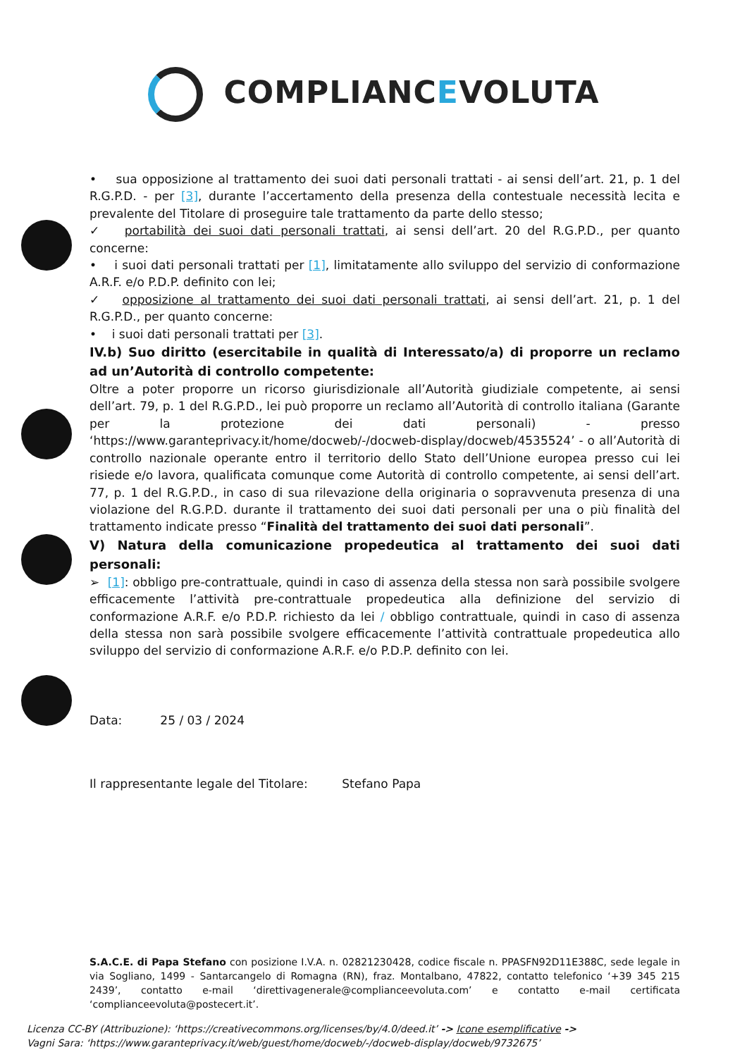COMPLIANCEVOLUTA
• sua opposizione al trattamento dei suoi dati personali trattati - ai sensi dell’art. 21, p. 1 del R.G.P.D. - per [3], durante l’accertamento della presenza della contestuale necessità lecita e prevalente del Titolare di proseguire tale trattamento da parte dello stesso;
✓ portabilità dei suoi dati personali trattati, ai sensi dell’art. 20 del R.G.P.D., per quanto concerne:
• i suoi dati personali trattati per [1], limitatamente allo sviluppo del servizio di conformazione A.R.F. e/o P.D.P. definito con lei;
✓ opposizione al trattamento dei suoi dati personali trattati, ai sensi dell’art. 21, p. 1 del R.G.P.D., per quanto concerne:
• i suoi dati personali trattati per [3].
IV.b) Suo diritto (esercitabile in qualità di Interessato/a) di proporre un reclamo ad un’Autorità di controllo competente:
Oltre a poter proporre un ricorso giurisdizionale all’Autorità giudiziale competente, ai sensi dell’art. 79, p. 1 del R.G.P.D., lei può proporre un reclamo all’Autorità di controllo italiana (Garante per la protezione dei dati personali) - presso ‘https://www.garanteprivacy.it/home/docweb/-/docweb-display/docweb/4535524’ - o all’Autorità di controllo nazionale operante entro il territorio dello Stato dell’Unione europea presso cui lei risiede e/o lavora, qualificata comunque come Autorità di controllo competente, ai sensi dell’art. 77, p. 1 del R.G.P.D., in caso di sua rilevazione della originaria o sopravvenuta presenza di una violazione del R.G.P.D. durante il trattamento dei suoi dati personali per una o più finalità del trattamento indicate presso “Finalità del trattamento dei suoi dati personali”.
V) Natura della comunicazione propedeutica al trattamento dei suoi dati personali:
➢ [1]: obbligo pre-contrattuale, quindi in caso di assenza della stessa non sarà possibile svolgere efficacemente l’attività pre-contrattuale propedeutica alla definizione del servizio di conformazione A.R.F. e/o P.D.P. richiesto da lei / obbligo contrattuale, quindi in caso di assenza della stessa non sarà possibile svolgere efficacemente l’attività contrattuale propedeutica allo sviluppo del servizio di conformazione A.R.F. e/o P.D.P. definito con lei.
Data: 25 / 03 / 2024
Il rappresentante legale del Titolare: Stefano Papa
S.A.C.E. di Papa Stefano con posizione I.V.A. n. 02821230428, codice fiscale n. PPASFN92D11E388C, sede legale in via Sogliano, 1499 - Santarcangelo di Romagna (RN), fraz. Montalbano, 47822, contatto telefonico ‘+39 345 215 2439’, contatto e-mail ‘direttivagenerale@complianceevoluta.com’ e contatto e-mail certificata ‘complianceevoluta@postecert.it’.
Licenza CC-BY (Attribuzione): ‘https://creativecommons.org/licenses/by/4.0/deed.it’ -> Icone esemplificative ->
Vagni Sara: ‘https://www.garanteprivacy.it/web/guest/home/docweb/-/docweb-display/docweb/9732675’